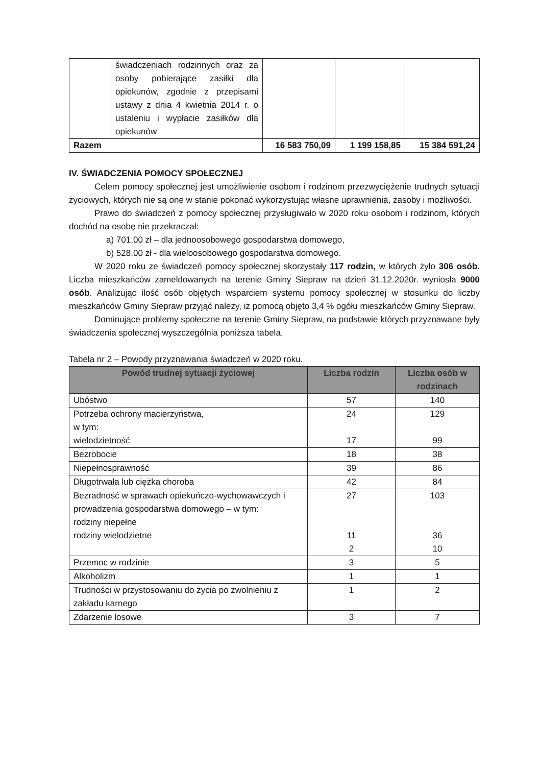| | świadczeniach rodzinnych oraz za osoby pobierające zasiłki dla opiekunów, zgodnie z przepisami ustawy z dnia 4 kwietnia 2014 r. o ustaleniu i wypłacie zasiłków dla opiekunów | | | |
| Razem | | 16 583 750,09 | 1 199 158,85 | 15 384 591,24 |
IV. ŚWIADCZENIA POMOCY SPOŁECZNEJ
Celem pomocy społecznej jest umożliwienie osobom i rodzinom przezwyciężenie trudnych sytuacji życiowych, których nie są one w stanie pokonać wykorzystując własne uprawnienia, zasoby i możliwości.
Prawo do świadczeń z pomocy społecznej przysługiwało w 2020 roku osobom i rodzinom, których dochód na osobę nie przekraczał:
a) 701,00 zł – dla jednoosobowego gospodarstwa domowego,
b) 528,00 zł - dla wieloosobowego gospodarstwa domowego.
W 2020 roku ze świadczeń pomocy społecznej skorzystały 117 rodzin, w których żyło 306 osób. Liczba mieszkańców zameldowanych na terenie Gminy Siepraw na dzień 31.12.2020r. wyniosła 9000 osób. Analizując ilość osób objętych wsparciem systemu pomocy społecznej w stosunku do liczby mieszkańców Gminy Siepraw przyjąć należy, iż pomocą objęto 3,4 % ogółu mieszkańców Gminy Siepraw.
Dominujące problemy społeczne na terenie Gminy Siepraw, na podstawie których przyznawane były świadczenia społecznej wyszczególnia poniższa tabela.
Tabela nr 2 – Powody przyznawania świadczeń w 2020 roku.
| Powód trudnej sytuacji życiowej | Liczba rodzin | Liczba osób w rodzinach |
| --- | --- | --- |
| Ubóstwo | 57 | 140 |
| Potrzeba ochrony macierzyństwa, w tym: wielodzietność | 24 17 | 129 99 |
| Bezrobocie | 18 | 38 |
| Niepełnosprawność | 39 | 86 |
| Długotrwała lub ciężka choroba | 42 | 84 |
| Bezradność w sprawach opiekuńczo-wychowawczych i prowadzenia gospodarstwa domowego – w tym: rodziny niepełne rodziny wielodzietne | 27 11 2 | 103 36 10 |
| Przemoc w rodzinie | 3 | 5 |
| Alkoholizm | 1 | 1 |
| Trudności w przystosowaniu do życia po zwolnieniu z zakładu karnego | 1 | 2 |
| Zdarzenie losowe | 3 | 7 |